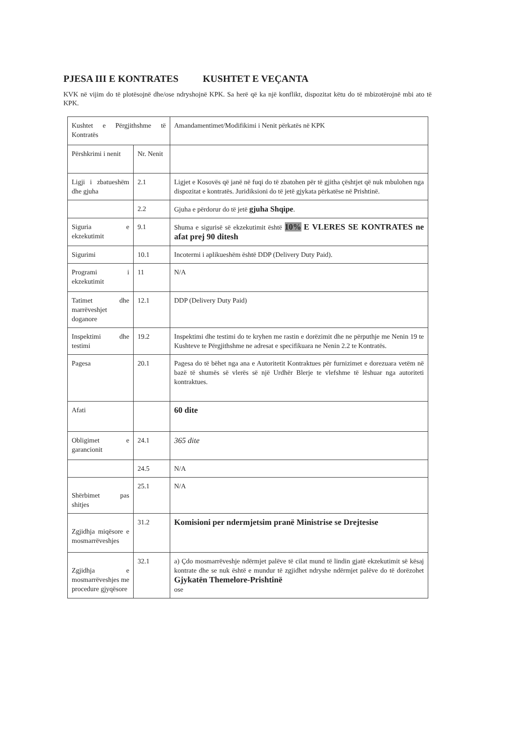PJESA III E KONTRATES KUSHTET E VEÇANTA
KVK në vijim do të plotësojnë dhe/ose ndryshojnë KPK. Sa herë që ka një konflikt, dispozitat këtu do të mbizotërojnë mbi ato të KPK.
| Kushtet e Përgjithshme të Kontratës | | Amandamentimet/Modifikimi i Nenit përkatës në KPK |
| Përshkrimi i nenit | Nr. Nenit | |
| Ligji i zbatueshëm dhe gjuha | 2.1 | Ligjet e Kosovës që janë në fuqi do të zbatohen për të gjitha çështjet që nuk mbulohen nga dispozitat e kontratës. Juridiksioni do të jetë gjykata përkatëse në Prishtinë. |
| | 2.2 | Gjuha e përdorur do të jetë gjuha Shqipe . |
| Siguria e ekzekutimit | 9.1 | Shuma e sigurisë së ekzekutimit është 10% E VLERES SE KONTRATES ne afat prej 90 ditesh |
| Sigurimi | 10.1 | Incotermi i aplikueshëm është DDP (Delivery Duty Paid). |
| Programi i ekzekutimit | 11 | N/A |
| Tatimet dhe marrëveshjet doganore | 12.1 | DDP (Delivery Duty Paid) |
| Inspektimi dhe testimi | 19.2 | Inspektimi dhe testimi do te kryhen me rastin e dorëzimit dhe ne përputhje me Nenin 19 te Kushteve te Përgjithshme ne adresat e specifikuara ne Nenin 2.2 te Kontratës. |
| Pagesa | 20.1 | Pagesa do të bëhet nga ana e Autoritetit Kontraktues për furnizimet e dorezuara vetëm në bazë të shumës së vlerës së një Urdhër Blerje te vlefshme të lëshuar nga autoriteti kontraktues. |
| Afati | | 60 dite |
| Obligimet e garancionit | 24.1 | 365 dite |
| | 24.5 | N/A |
| Shërbimet pas shitjes | 25.1 | N/A |
| Zgjidhja miqësore e mosmarrëveshjes | 31.2 | Komisioni per ndermjetsim pranë Ministrise se Drejtesise |
| Zgjidhja e mosmarrëveshjes me procedure gjyqësore | 32.1 | a) Çdo mosmarrëveshje ndërmjet palëve të cilat mund të lindin gjatë ekzekutimit së kësaj kontrate dhe se nuk është e mundur të zgjidhet ndryshe ndërmjet palëve do të dorëzohet Gjykatën Themelore-Prishtinë ose |